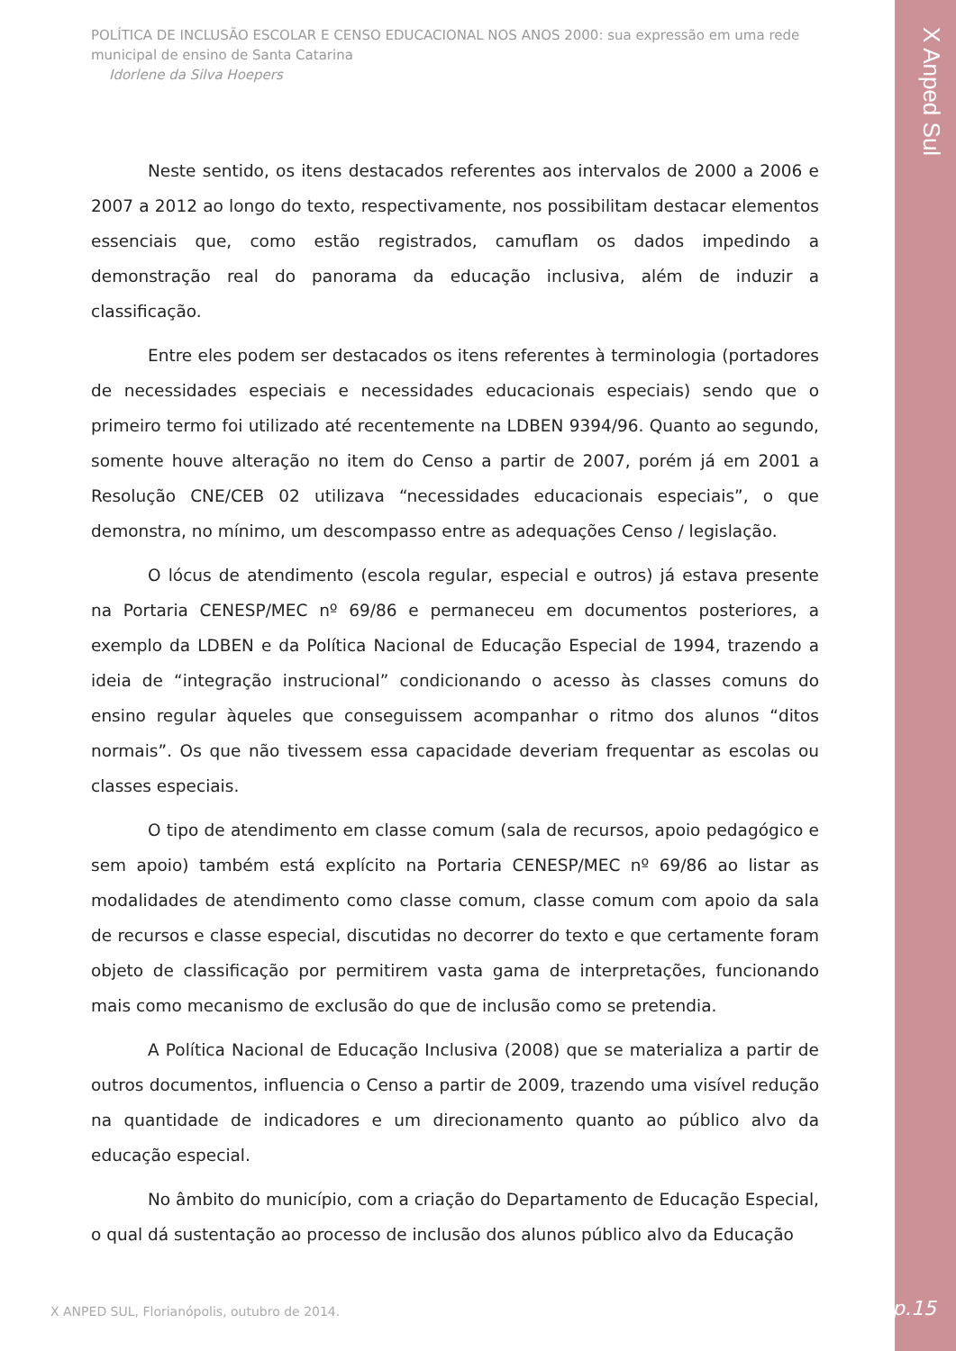POLÍTICA DE INCLUSÃO ESCOLAR E CENSO EDUCACIONAL NOS ANOS 2000: sua expressão em uma rede municipal de ensino de Santa Catarina
Idorlene da Silva Hoepers
X Anped Sul
Neste sentido, os itens destacados referentes aos intervalos de 2000 a 2006 e 2007 a 2012 ao longo do texto, respectivamente, nos possibilitam destacar elementos essenciais que, como estão registrados, camuflam os dados impedindo a demonstração real do panorama da educação inclusiva, além de induzir a classificação.
Entre eles podem ser destacados os itens referentes à terminologia (portadores de necessidades especiais e necessidades educacionais especiais) sendo que o primeiro termo foi utilizado até recentemente na LDBEN 9394/96. Quanto ao segundo, somente houve alteração no item do Censo a partir de 2007, porém já em 2001 a Resolução CNE/CEB 02 utilizava “necessidades educacionais especiais”, o que demonstra, no mínimo, um descompasso entre as adequações Censo / legislação.
O lócus de atendimento (escola regular, especial e outros) já estava presente na Portaria CENESP/MEC nº 69/86 e permaneceu em documentos posteriores, a exemplo da LDBEN e da Política Nacional de Educação Especial de 1994, trazendo a ideia de “integração instrucional” condicionando o acesso às classes comuns do ensino regular àqueles que conseguissem acompanhar o ritmo dos alunos “ditos normais”. Os que não tivessem essa capacidade deveriam frequentar as escolas ou classes especiais.
O tipo de atendimento em classe comum (sala de recursos, apoio pedagógico e sem apoio) também está explícito na Portaria CENESP/MEC nº 69/86 ao listar as modalidades de atendimento como classe comum, classe comum com apoio da sala de recursos e classe especial, discutidas no decorrer do texto e que certamente foram objeto de classificação por permitirem vasta gama de interpretações, funcionando mais como mecanismo de exclusão do que de inclusão como se pretendia.
A Política Nacional de Educação Inclusiva (2008) que se materializa a partir de outros documentos, influencia o Censo a partir de 2009, trazendo uma visível redução na quantidade de indicadores e um direcionamento quanto ao público alvo da educação especial.
No âmbito do município, com a criação do Departamento de Educação Especial, o qual dá sustentação ao processo de inclusão dos alunos público alvo da Educação
X ANPED SUL, Florianópolis, outubro de 2014.
p.15